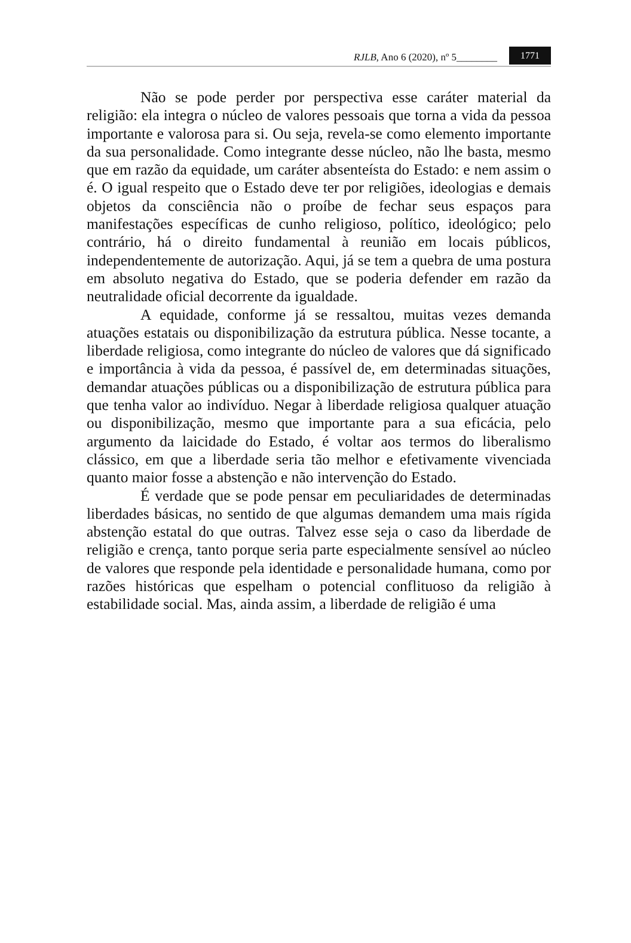RJLB, Ano 6 (2020), nº 5________ 1771
Não se pode perder por perspectiva esse caráter material da religião: ela integra o núcleo de valores pessoais que torna a vida da pessoa importante e valorosa para si. Ou seja, revela-se como elemento importante da sua personalidade. Como integrante desse núcleo, não lhe basta, mesmo que em razão da equidade, um caráter absenteísta do Estado: e nem assim o é. O igual respeito que o Estado deve ter por religiões, ideologias e demais objetos da consciência não o proíbe de fechar seus espaços para manifestações específicas de cunho religioso, político, ideológico; pelo contrário, há o direito fundamental à reunião em locais públicos, independentemente de autorização. Aqui, já se tem a quebra de uma postura em absoluto negativa do Estado, que se poderia defender em razão da neutralidade oficial decorrente da igualdade.
A equidade, conforme já se ressaltou, muitas vezes demanda atuações estatais ou disponibilização da estrutura pública. Nesse tocante, a liberdade religiosa, como integrante do núcleo de valores que dá significado e importância à vida da pessoa, é passível de, em determinadas situações, demandar atuações públicas ou a disponibilização de estrutura pública para que tenha valor ao indivíduo. Negar à liberdade religiosa qualquer atuação ou disponibilização, mesmo que importante para a sua eficácia, pelo argumento da laicidade do Estado, é voltar aos termos do liberalismo clássico, em que a liberdade seria tão melhor e efetivamente vivenciada quanto maior fosse a abstenção e não intervenção do Estado.
É verdade que se pode pensar em peculiaridades de determinadas liberdades básicas, no sentido de que algumas demandem uma mais rígida abstenção estatal do que outras. Talvez esse seja o caso da liberdade de religião e crença, tanto porque seria parte especialmente sensível ao núcleo de valores que responde pela identidade e personalidade humana, como por razões históricas que espelham o potencial conflituoso da religião à estabilidade social. Mas, ainda assim, a liberdade de religião é uma